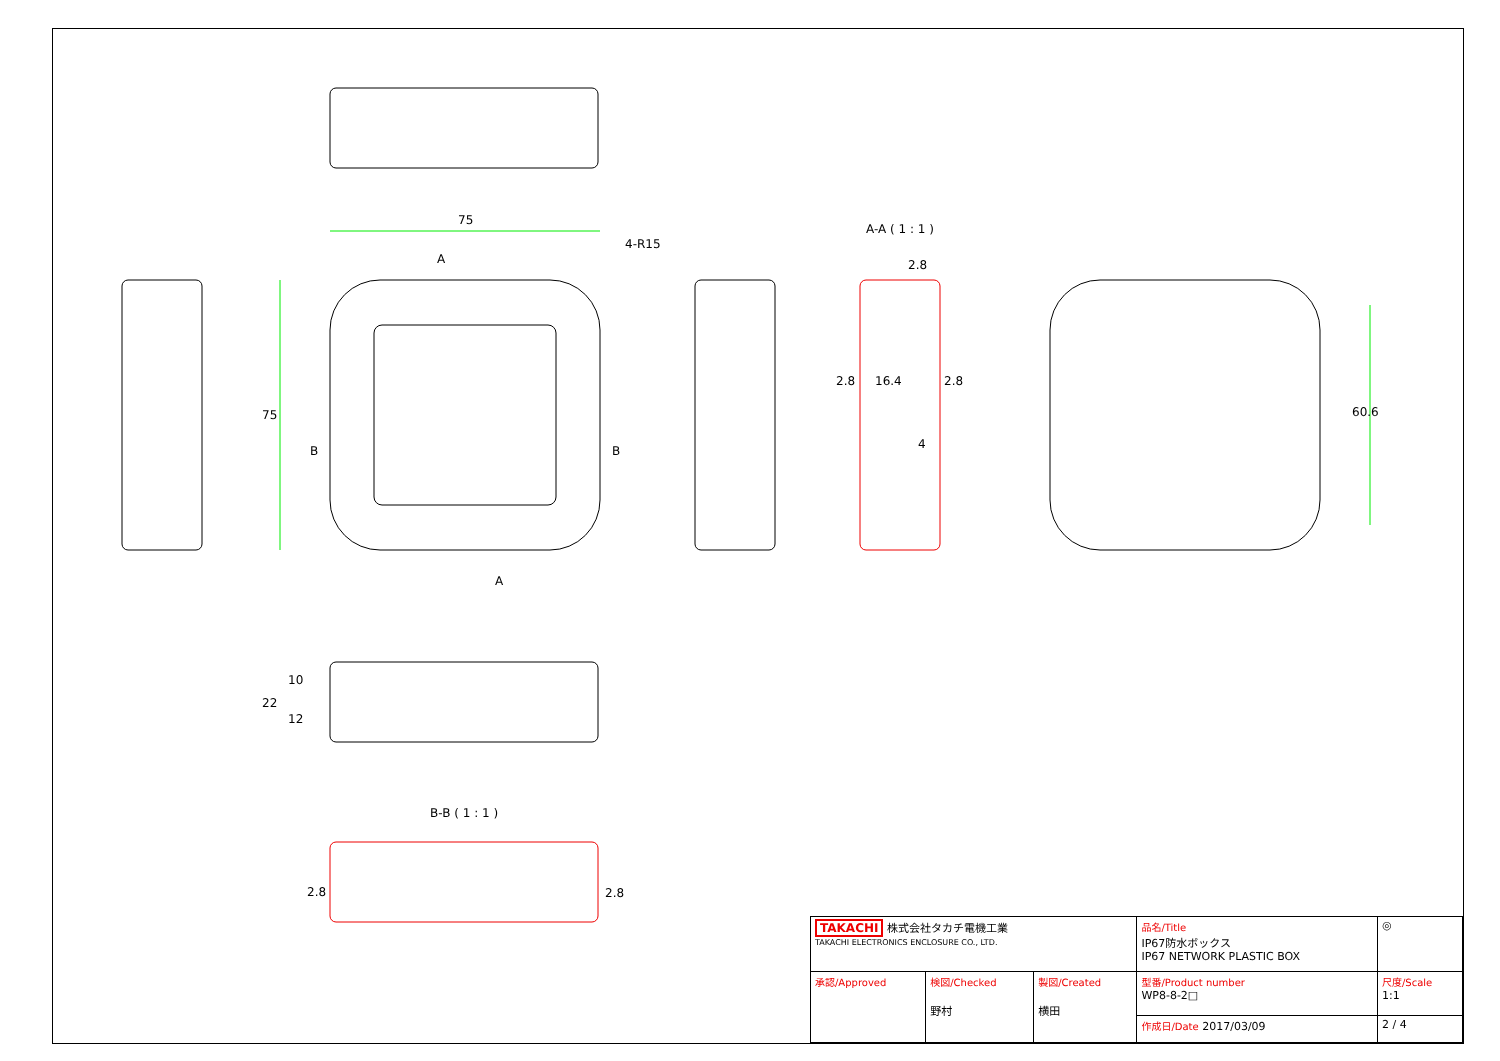75
4-R15
A
A
B B
75
A-A ( 1 : 1 )
2.8
2.8 16.4 2.8
4
60.6
10
22
12
B-B ( 1 : 1 )
2.8 2.8
| TAKACHI 株式会社タカチ電機工業 TAKACHI ELECTRONICS ENCLOSURE CO., LTD. | | | 品名/Title IP67防水ボックス IP67 NETWORK PLASTIC BOX | ◎ |
| 承認/Approved | 検図/Checked 野村 | 製図/Created 横田 | 型番/Product number WP8-8-2□ | 尺度/Scale 1:1 |
| | | | 作成日/Date 2017/03/09 | 2 / 4 |